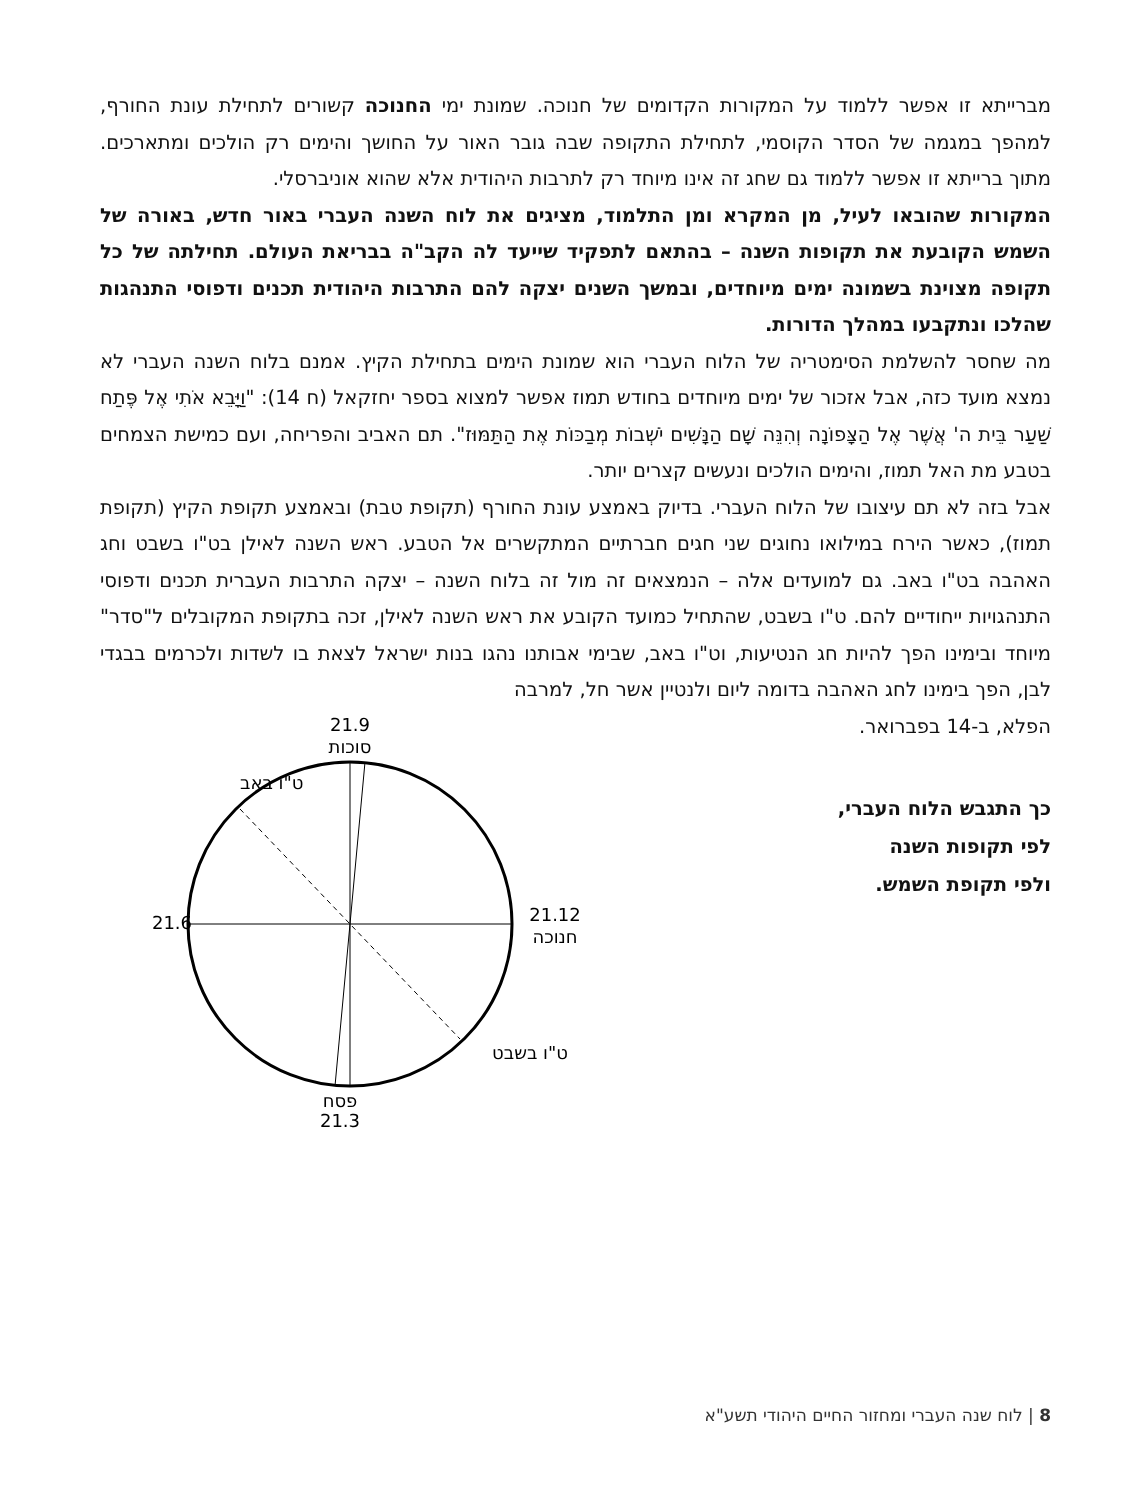מברייתא זו אפשר ללמוד על המקורות הקדומים של חנוכה. שמונת ימי החנוכה קשורים לתחילת עונת החורף, למהפך במגמה של הסדר הקוסמי, לתחילת התקופה שבה גובר האור על החושך והימים רק הולכים ומתארכים. מתוך ברייתא זו אפשר ללמוד גם שחג זה אינו מיוחד רק לתרבות היהודית אלא שהוא אוניברסלי.
המקורות שהובאו לעיל, מן המקרא ומן התלמוד, מציגים את לוח השנה העברי באור חדש, באורה של השמש הקובעת את תקופות השנה – בהתאם לתפקיד שייעד לה הקב"ה בבריאת העולם. תחילתה של כל תקופה מצוינת בשמונה ימים מיוחדים, ובמשך השנים יצקה להם התרבות היהודית תכנים ודפוסי התנהגות שהלכו ונתקבעו במהלך הדורות.
מה שחסר להשלמת הסימטריה של הלוח העברי הוא שמונת הימים בתחילת הקיץ. אמנם בלוח השנה העברי לא נמצא מועד כזה, אבל אזכור של ימים מיוחדים בחודש תמוז אפשר למצוא בספר יחזקאל (ח 14): "וַיָּבֵא אֹתִי אֶל פֶּתַח שַׁעַר בֵּית ה' אֲשֶׁר אֶל הַצָּפוֹנָה וְהִנֵּה שָׁם הַנָּשִׁים יֹשְׁבוֹת מְבַכּוֹת אֶת הַתַּמּוּז". תם האביב והפריחה, ועם כמישת הצמחים בטבע מת האל תמוז, והימים הולכים ונעשים קצרים יותר.
אבל בזה לא תם עיצובו של הלוח העברי. בדיוק באמצע עונת החורף (תקופת טבת) ובאמצע תקופת הקיץ (תקופת תמוז), כאשר הירח במילואו נחוגים שני חגים חברתיים המתקשרים אל הטבע. ראש השנה לאילן בט"ו בשבט וחג האהבה בט"ו באב. גם למועדים אלה – הנמצאים זה מול זה בלוח השנה – יצקה התרבות העברית תכנים ודפוסי התנהגויות ייחודיים להם. ט"ו בשבט, שהתחיל כמועד הקובע את ראש השנה לאילן, זכה בתקופת המקובלים ל"סדר" מיוחד ובימינו הפך להיות חג הנטיעות, וט"ו באב, שבימי אבותנו נהגו בנות ישראל לצאת בו לשדות ולכרמים בבגדי לבן, הפך בימינו לחג האהבה בדומה ליום ולנטיין אשר חל, למרבה
הפלא, ב-14 בפברואר.
כך התגבש הלוח העברי,
לפי תקופות השנה
ולפי תקופת השמש.
21.9
סוכות
ט"ו באב
21.6
21.12
חנוכה
ט"ו בשבט
פסח
21.3
8 | לוח שנה העברי ומחזור החיים היהודי תשע"א